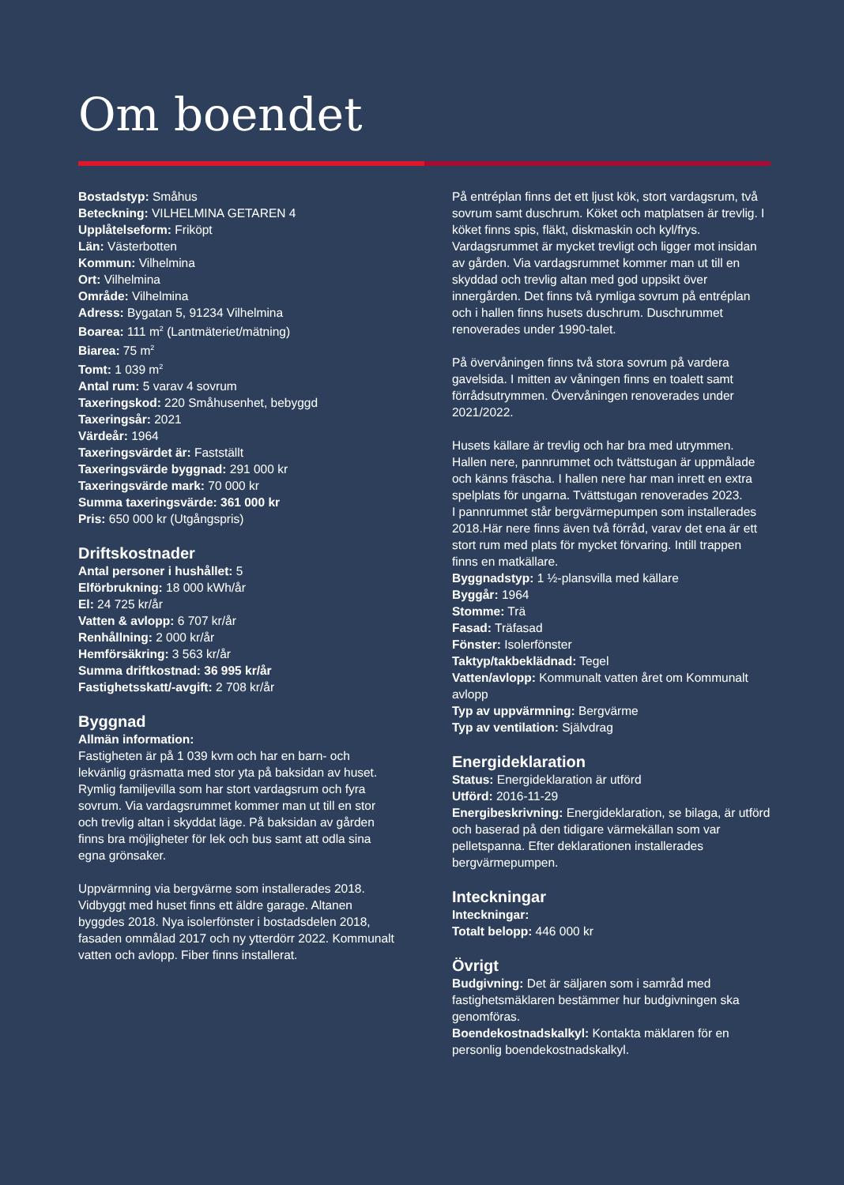Om boendet
Bostadstyp: Småhus
Beteckning: VILHELMINA GETAREN 4
Upplåtelseform: Friköpt
Län: Västerbotten
Kommun: Vilhelmina
Ort: Vilhelmina
Område: Vilhelmina
Adress: Bygatan 5, 91234 Vilhelmina
Boarea: 111 m<sup>2</sup> (Lantmäteriet/mätning)
Biarea: 75 m<sup>2</sup>
Tomt: 1 039 m<sup>2</sup>
Antal rum: 5 varav 4 sovrum
Taxeringskod: 220 Småhusenhet, bebyggd
Taxeringsår: 2021
Värdeår: 1964
Taxeringsvärdet är: Fastställt
Taxeringsvärde byggnad: 291 000 kr
Taxeringsvärde mark: 70 000 kr
Summa taxeringsvärde: 361 000 kr
Pris: 650 000 kr (Utgångspris)
Driftskostnader
Antal personer i hushållet: 5
Elförbrukning: 18 000 kWh/år
El: 24 725 kr/år
Vatten & avlopp: 6 707 kr/år
Renhållning: 2 000 kr/år
Hemförsäkring: 3 563 kr/år
Summa driftkostnad: 36 995 kr/år
Fastighetsskatt/-avgift: 2 708 kr/år
Byggnad
Allmän information:
Fastigheten är på 1 039 kvm och har en barn- och lekvänlig gräsmatta med stor yta på baksidan av huset. Rymlig familjevilla som har stort vardagsrum och fyra sovrum. Via vardagsrummet kommer man ut till en stor och trevlig altan i skyddat läge. På baksidan av gården finns bra möjligheter för lek och bus samt att odla sina egna grönsaker.
Uppvärmning via bergvärme som installerades 2018. Vidbyggt med huset finns ett äldre garage. Altanen byggdes 2018. Nya isolerfönster i bostadsdelen 2018, fasaden ommålad 2017 och ny ytterdörr 2022. Kommunalt vatten och avlopp. Fiber finns installerat.
På entréplan finns det ett ljust kök, stort vardagsrum, två sovrum samt duschrum. Köket och matplatsen är trevlig. I köket finns spis, fläkt, diskmaskin och kyl/frys. Vardagsrummet är mycket trevligt och ligger mot insidan av gården. Via vardagsrummet kommer man ut till en skyddad och trevlig altan med god uppsikt över innergården. Det finns två rymliga sovrum på entréplan och i hallen finns husets duschrum. Duschrummet renoverades under 1990-talet.
På övervåningen finns två stora sovrum på vardera gavelsida. I mitten av våningen finns en toalett samt förrådsutrymmen. Övervåningen renoverades under 2021/2022.
Husets källare är trevlig och har bra med utrymmen. Hallen nere, pannrummet och tvättstugan är uppmålade och känns fräscha. I hallen nere har man inrett en extra spelplats för ungarna. Tvättstugan renoverades 2023.
I pannrummet står bergvärmepumpen som installerades 2018.Här nere finns även två förråd, varav det ena är ett stort rum med plats för mycket förvaring. Intill trappen finns en matkällare.
Byggnadstyp: 1 ½-plansvilla med källare
Byggår: 1964
Stomme: Trä
Fasad: Träfasad
Fönster: Isolerfönster
Taktyp/takbeklädnad: Tegel
Vatten/avlopp: Kommunalt vatten året om Kommunalt avlopp
Typ av uppvärmning: Bergvärme
Typ av ventilation: Självdrag
Energideklaration
Status: Energideklaration är utförd
Utförd: 2016-11-29
Energibeskrivning: Energideklaration, se bilaga, är utförd och baserad på den tidigare värmekällan som var pelletspanna. Efter deklarationen installerades bergvärmepumpen.
Inteckningar
Inteckningar:
Totalt belopp: 446 000 kr
Övrigt
Budgivning: Det är säljaren som i samråd med fastighetsmäklaren bestämmer hur budgivningen ska genomföras.
Boendekostnadskalkyl: Kontakta mäklaren för en personlig boendekostnadskalkyl.